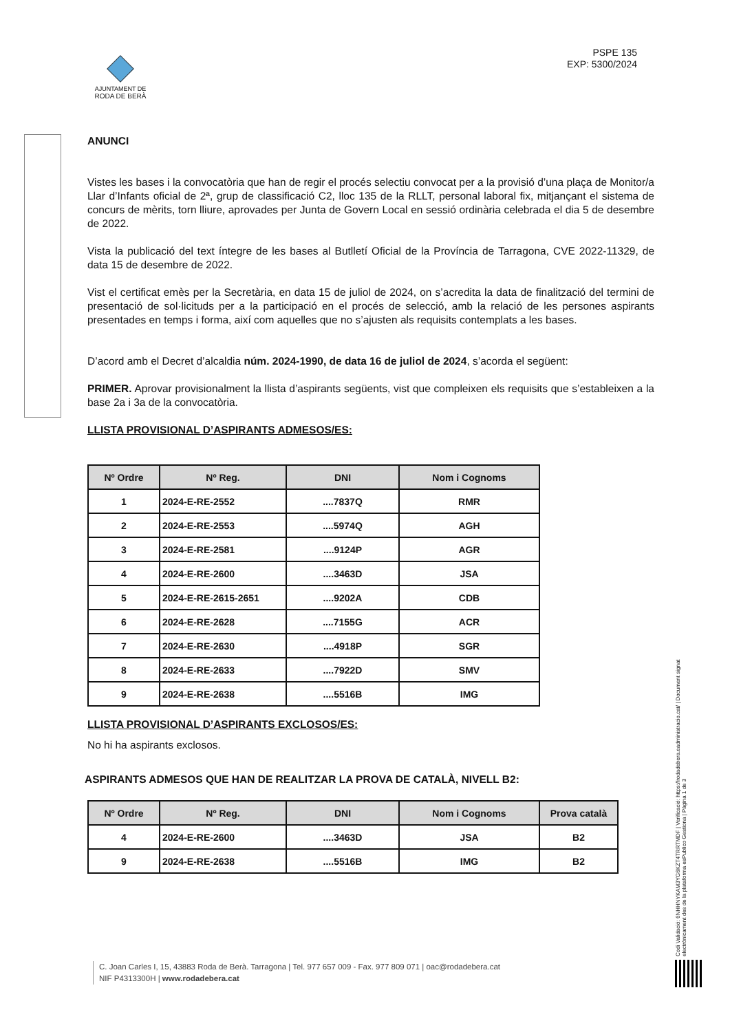AJUNTAMENT DE
RODA DE BERÀ
PSPE 135
EXP: 5300/2024
ANUNCI
Vistes les bases i la convocatòria que han de regir el procés selectiu convocat per a la provisió d’una plaça de Monitor/a Llar d’Infants oficial de 2ª, grup de classificació C2, lloc 135 de la RLLT, personal laboral fix, mitjançant el sistema de concurs de mèrits, torn lliure, aprovades per Junta de Govern Local en sessió ordinària celebrada el dia 5 de desembre de 2022.
Vista la publicació del text íntegre de les bases al Butlletí Oficial de la Província de Tarragona, CVE 2022-11329, de data 15 de desembre de 2022.
Vist el certificat emès per la Secretària, en data 15 de juliol de 2024, on s’acredita la data de finalització del termini de presentació de sol·licituds per a la participació en el procés de selecció, amb la relació de les persones aspirants presentades en temps i forma, així com aquelles que no s’ajusten als requisits contemplats a les bases.
D’acord amb el Decret d’alcaldia núm. 2024-1990, de data 16 de juliol de 2024, s’acorda el següent:
PRIMER. Aprovar provisionalment la llista d’aspirants següents, vist que compleixen els requisits que s’estableixen a la base 2a i 3a de la convocatòria.
LLISTA PROVISIONAL D’ASPIRANTS ADMESOS/ES:
| Nº Ordre | Nº Reg. | DNI | Nom i Cognoms |
| --- | --- | --- | --- |
| 1 | 2024-E-RE-2552 | ....7837Q | RMR |
| 2 | 2024-E-RE-2553 | ....5974Q | AGH |
| 3 | 2024-E-RE-2581 | ....9124P | AGR |
| 4 | 2024-E-RE-2600 | ....3463D | JSA |
| 5 | 2024-E-RE-2615-2651 | ....9202A | CDB |
| 6 | 2024-E-RE-2628 | ....7155G | ACR |
| 7 | 2024-E-RE-2630 | ....4918P | SGR |
| 8 | 2024-E-RE-2633 | ....7922D | SMV |
| 9 | 2024-E-RE-2638 | ....5516B | IMG |
LLISTA PROVISIONAL D’ASPIRANTS EXCLOSOS/ES:
No hi ha aspirants exclosos.
ASPIRANTS ADMESOS QUE HAN DE REALITZAR LA PROVA DE CATALÀ, NIVELL B2:
| Nº Ordre | Nº Reg. | DNI | Nom i Cognoms | Prova català |
| --- | --- | --- | --- | --- |
| 4 | 2024-E-RE-2600 | ....3463D | JSA | B2 |
| 9 | 2024-E-RE-2638 | ....5516B | IMG | B2 |
Codi Validació: 6NHHNYKAM3YG6KZT4TRRTMDF | Verificació: https://rodadebera.eadministracio.cat/ | Document signat electrònicament des de la plataforma esPublico Gestiona | Pàgina 1 de 3
C. Joan Carles I, 15, 43883 Roda de Berà. Tarragona | Tel. 977 657 009 - Fax. 977 809 071 | oac@rodadebera.cat
NIF P4313300H | www.rodadebera.cat